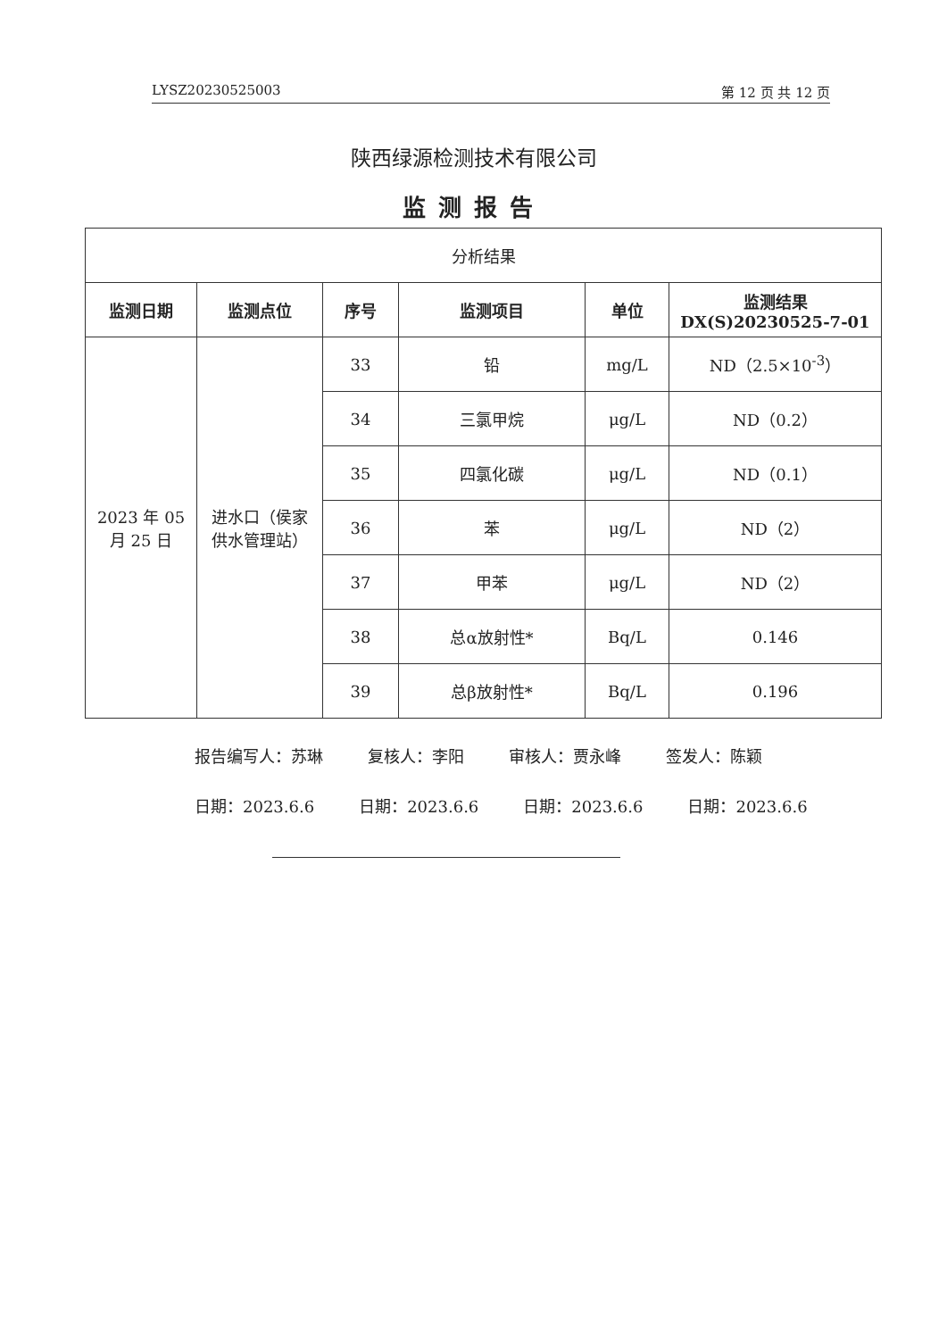LYSZ20230525003 第 12 页 共 12 页
陕西绿源检测技术有限公司
监测报告
| 分析结果 | | | | | |
| --- | --- | --- | --- | --- | --- |
| 监测日期 | 监测点位 | 序号 | 监测项目 | 单位 | 监测结果 DX(S)20230525-7-01 |
| 2023 年 05 月 25 日 | 进水口（侯家 供水管理站） | 33 | 铅 | mg/L | ND（2.5×10<sup>-3</sup>） |
| | | 34 | 三氯甲烷 | μg/L | ND（0.2） |
| | | 35 | 四氯化碳 | μg/L | ND（0.1） |
| | | 36 | 苯 | μg/L | ND（2） |
| | | 37 | 甲苯 | μg/L | ND（2） |
| | | 38 | 总α放射性* | Bq/L | 0.146 |
| | | 39 | 总β放射性* | Bq/L | 0.196 |
报告编写人：苏琳 复核人：李阳 审核人：贾永峰 签发人：陈颖
日期：2023.6.6 日期：2023.6.6 日期：2023.6.6 日期：2023.6.6